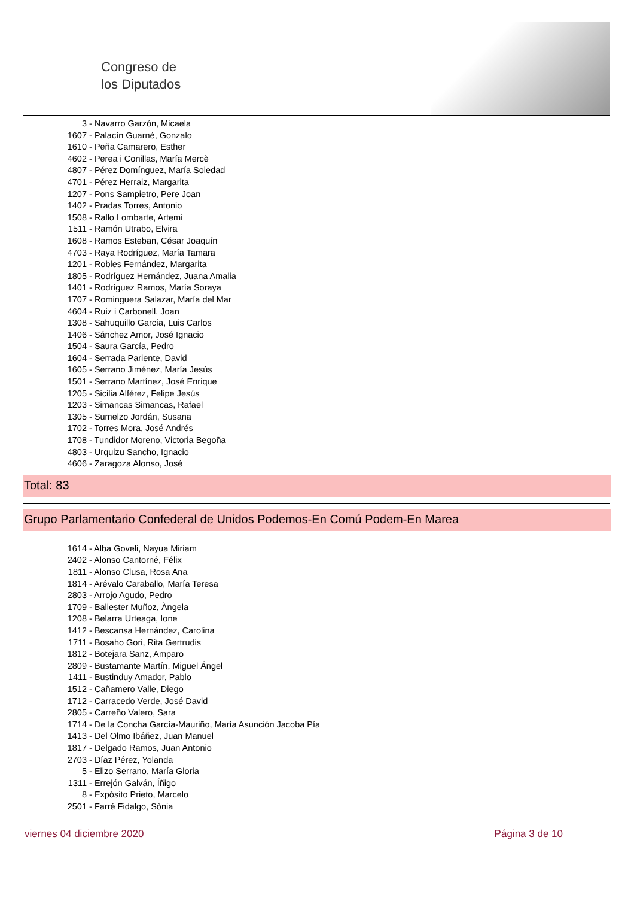Congreso de
los Diputados
3 - Navarro Garzón, Micaela
1607 - Palacín Guarné, Gonzalo
1610 - Peña Camarero, Esther
4602 - Perea i Conillas, María Mercè
4807 - Pérez Domínguez, María Soledad
4701 - Pérez Herraiz, Margarita
1207 - Pons Sampietro, Pere Joan
1402 - Pradas Torres, Antonio
1508 - Rallo Lombarte, Artemi
1511 - Ramón Utrabo, Elvira
1608 - Ramos Esteban, César Joaquín
4703 - Raya Rodríguez, María Tamara
1201 - Robles Fernández, Margarita
1805 - Rodríguez Hernández, Juana Amalia
1401 - Rodríguez Ramos, María Soraya
1707 - Rominguera Salazar, María del Mar
4604 - Ruiz i Carbonell, Joan
1308 - Sahuquillo García, Luis Carlos
1406 - Sánchez Amor, José Ignacio
1504 - Saura García, Pedro
1604 - Serrada Pariente, David
1605 - Serrano Jiménez, María Jesús
1501 - Serrano Martínez, José Enrique
1205 - Sicilia Alférez, Felipe Jesús
1203 - Simancas Simancas, Rafael
1305 - Sumelzo Jordán, Susana
1702 - Torres Mora, José Andrés
1708 - Tundidor Moreno, Victoria Begoña
4803 - Urquizu Sancho, Ignacio
4606 - Zaragoza Alonso, José
Total: 83
Grupo Parlamentario Confederal de Unidos Podemos-En Comú Podem-En Marea
1614 - Alba Goveli, Nayua Miriam
2402 - Alonso Cantorné, Félix
1811 - Alonso Clusa, Rosa Ana
1814 - Arévalo Caraballo, María Teresa
2803 - Arrojo Agudo, Pedro
1709 - Ballester Muñoz, Àngela
1208 - Belarra Urteaga, Ione
1412 - Bescansa Hernández, Carolina
1711 - Bosaho Gori, Rita Gertrudis
1812 - Botejara Sanz, Amparo
2809 - Bustamante Martín, Miguel Ángel
1411 - Bustinduy Amador, Pablo
1512 - Cañamero Valle, Diego
1712 - Carracedo Verde, José David
2805 - Carreño Valero, Sara
1714 - De la Concha García-Mauriño, María Asunción Jacoba Pía
1413 - Del Olmo Ibáñez, Juan Manuel
1817 - Delgado Ramos, Juan Antonio
2703 - Díaz Pérez, Yolanda
5 - Elizo Serrano, María Gloria
1311 - Errejón Galván, Íñigo
8 - Expósito Prieto, Marcelo
2501 - Farré Fidalgo, Sònia
viernes 04 diciembre 2020 Página 3 de 10